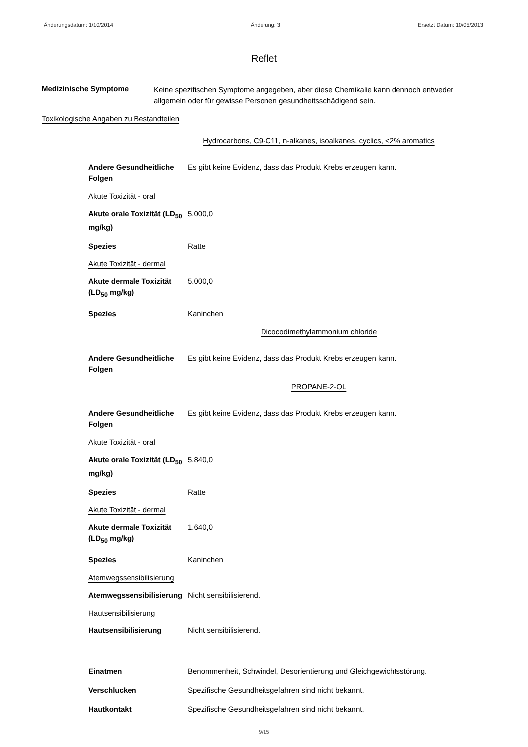Änderungsdatum: 1/10/2014 Änderung: 3 Ersetzt Datum: 10/05/2013
Reflet
Medizinische Symptome
Keine spezifischen Symptome angegeben, aber diese Chemikalie kann dennoch entweder allgemein oder für gewisse Personen gesundheitsschädigend sein.
Toxikologische Angaben zu Bestandteilen
Hydrocarbons, C9-C11, n-alkanes, isoalkanes, cyclics, <2% aromatics
Andere Gesundheitliche Folgen
Es gibt keine Evidenz, dass das Produkt Krebs erzeugen kann.
Akute Toxizität - oral
Akute orale Toxizität (LD<sub>50</sub> mg/kg)
5.000,0
Spezies Ratte
Akute Toxizität - dermal
Akute dermale Toxizität (LD<sub>50</sub> mg/kg)
5.000,0
Spezies Kaninchen
Dicocodimethylammonium chloride
Andere Gesundheitliche Folgen
Es gibt keine Evidenz, dass das Produkt Krebs erzeugen kann.
PROPANE-2-OL
Andere Gesundheitliche Folgen
Es gibt keine Evidenz, dass das Produkt Krebs erzeugen kann.
Akute Toxizität - oral
Akute orale Toxizität (LD<sub>50</sub> mg/kg)
5.840,0
Spezies Ratte
Akute Toxizität - dermal
Akute dermale Toxizität (LD<sub>50</sub> mg/kg)
1.640,0
Spezies Kaninchen
Atemwegssensibilisierung
Atemwegssensibilisierung
Nicht sensibilisierend.
Hautsensibilisierung
Hautsensibilisierung Nicht sensibilisierend.
Einatmen Benommenheit, Schwindel, Desorientierung und Gleichgewichtsstörung.
Verschlucken Spezifische Gesundheitsgefahren sind nicht bekannt.
Hautkontakt Spezifische Gesundheitsgefahren sind nicht bekannt.
9/15